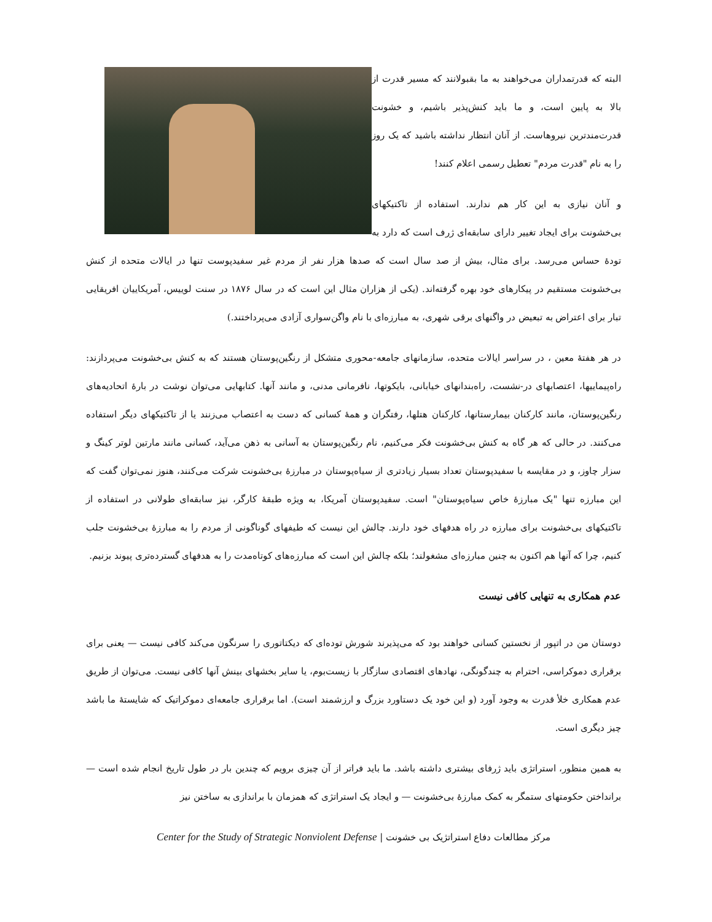البته که قدرتمداران می‌خواهند به ما بقبولانند که مسیر قدرت از بالا به پایین است، و ما باید کنش‌پذیر باشیم، و خشونت قدرت‌مندترین نیروهاست. از آنان انتظار نداشته باشید که یک روز را به نام "قدرت مردم" تعطیل رسمی اعلام کنند!
و آنان نیازی به این کار هم ندارند. استفاده از تاکتیکهای بی‌خشونت برای ایجاد تغییر دارای سابقه‌ای ژرف است که دارد به تودهٔ حساس می‌رسد. برای مثال، بیش از صد سال است که صدها هزار نفر از مردم غیر سفیدپوست تنها در ایالات متحده از کنش بی‌خشونت مستقیم در پیکارهای خود بهره گرفته‌اند. (یکی از هزاران مثال این است که در سال ۱۸۷۶ در سنت لوییس، آمریکاییان افریقایی تبار برای اعتراض به تبعیض در واگنهای برقی شهری، به مبارزه‌ای با نام واگن‌سواری آزادی می‌پرداختند.)
در هر هفتهٔ معین ، در سراسر ایالات متحده، سازمانهای جامعه-محوری متشکل از رنگین‌پوستان هستند که به کنش بی‌خشونت می‌پردازند: راه‌پیماییها، اعتصابهای در-نشست، راه‌بندانهای خیابانی، بایکوتها، نافرمانی مدنی، و مانند آنها. کتابهایی می‌توان نوشت در بارهٔ اتحادیه‌های رنگین‌پوستان، مانند کارکنان بیمارستانها، کارکنان هتلها، رفتگران و همهٔ کسانی که دست به اعتصاب می‌زنند یا از تاکتیکهای دیگر استفاده می‌کنند. در حالی که هر گاه به کنش بی‌خشونت فکر می‌کنیم، نام رنگین‌پوستان به آسانی به ذهن می‌آید، کسانی مانند مارتین لوتر کینگ و سزار چاوز، و در مقایسه با سفیدپوستان تعداد بسیار زیادتری از سیاه‌پوستان در مبارزهٔ بی‌خشونت شرکت می‌کنند، هنوز نمی‌توان گفت که این مبارزه تنها "یک مبارزهٔ خاص سیاه‌پوستان" است. سفیدپوستان آمریکا، به ویژه طبقهٔ کارگر، نیز سابقه‌ای طولانی در استفاده از تاکتیکهای بی‌خشونت برای مبارزه در راه هدفهای خود دارند. چالش این نیست که طیفهای گوناگونی از مردم را به مبارزهٔ بی‌خشونت جلب کنیم، چرا که آنها هم اکنون به چنین مبارزه‌ای مشغولند؛ بلکه چالش این است که مبارزه‌های کوتاه‌مدت را به هدفهای گسترده‌تری پیوند بزنیم.
عدم همکاری به تنهایی کافی نیست
دوستان من در اتپور از نخستین کسانی خواهند بود که می‌پذیرند شورش توده‌ای که دیکتاتوری را سرنگون می‌کند کافی نیست — یعنی برای برقراری دموکراسی، احترام به چندگونگی، نهادهای اقتصادی سازگار با زیست‌بوم، یا سایر بخشهای بینش آنها کافی نیست. می‌توان از طریق عدم همکاری خلأ قدرت به وجود آورد (و این خود یک دستاورد بزرگ و ارزشمند است). اما برقراری جامعه‌ای دموکراتیک که شایستهٔ ما باشد چیز دیگری است.
به همین منظور، استراتژی باید ژرفای بیشتری داشته باشد. ما باید فراتر از آن چیزی برویم که چندین بار در طول تاریخ انجام شده است — برانداختن حکومتهای ستمگر به کمک مبارزهٔ بی‌خشونت — و ایجاد یک استراتژی که همزمان با براندازی به ساختن نیز
مرکز مطالعات دفاع استراتژیک بی خشونت | Center for the Study of Strategic Nonviolent Defense